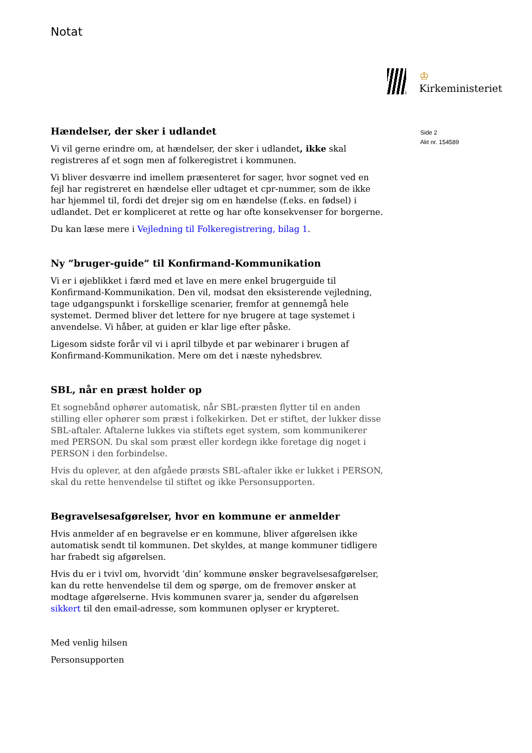Notat
♔
Kirkeministeriet
Side 2
Akt nr. 154589
Hændelser, der sker i udlandet
Vi vil gerne erindre om, at hændelser, der sker i udlandet, ikke skal registreres af et sogn men af folkeregistret i kommunen.
Vi bliver desværre ind imellem præsenteret for sager, hvor sognet ved en fejl har registreret en hændelse eller udtaget et cpr-nummer, som de ikke har hjemmel til, fordi det drejer sig om en hændelse (f.eks. en fødsel) i udlandet. Det er kompliceret at rette og har ofte konsekvenser for borgerne.
Du kan læse mere i Vejledning til Folkeregistrering, bilag 1.
Ny ”bruger-guide” til Konfirmand-Kommunikation
Vi er i øjeblikket i færd med et lave en mere enkel brugerguide til Konfirmand-Kommunikation. Den vil, modsat den eksisterende vejledning, tage udgangspunkt i forskellige scenarier, fremfor at gennemgå hele systemet. Dermed bliver det lettere for nye brugere at tage systemet i anvendelse. Vi håber, at guiden er klar lige efter påske.
Ligesom sidste forår vil vi i april tilbyde et par webinarer i brugen af Konfirmand-Kommunikation. Mere om det i næste nyhedsbrev.
SBL, når en præst holder op
Et sognebånd ophører automatisk, når SBL-præsten flytter til en anden stilling eller ophører som præst i folkekirken. Det er stiftet, der lukker disse SBL-aftaler. Aftalerne lukkes via stiftets eget system, som kommunikerer med PERSON. Du skal som præst eller kordegn ikke foretage dig noget i PERSON i den forbindelse.
Hvis du oplever, at den afgåede præsts SBL-aftaler ikke er lukket i PERSON, skal du rette henvendelse til stiftet og ikke Personsupporten.
Begravelsesafgørelser, hvor en kommune er anmelder
Hvis anmelder af en begravelse er en kommune, bliver afgørelsen ikke automatisk sendt til kommunen. Det skyldes, at mange kommuner tidligere har frabedt sig afgørelsen.
Hvis du er i tvivl om, hvorvidt ’din’ kommune ønsker begravelsesafgørelser, kan du rette henvendelse til dem og spørge, om de fremover ønsker at modtage afgørelserne. Hvis kommunen svarer ja, sender du afgørelsen sikkert til den email-adresse, som kommunen oplyser er krypteret.
Med venlig hilsen
Personsupporten